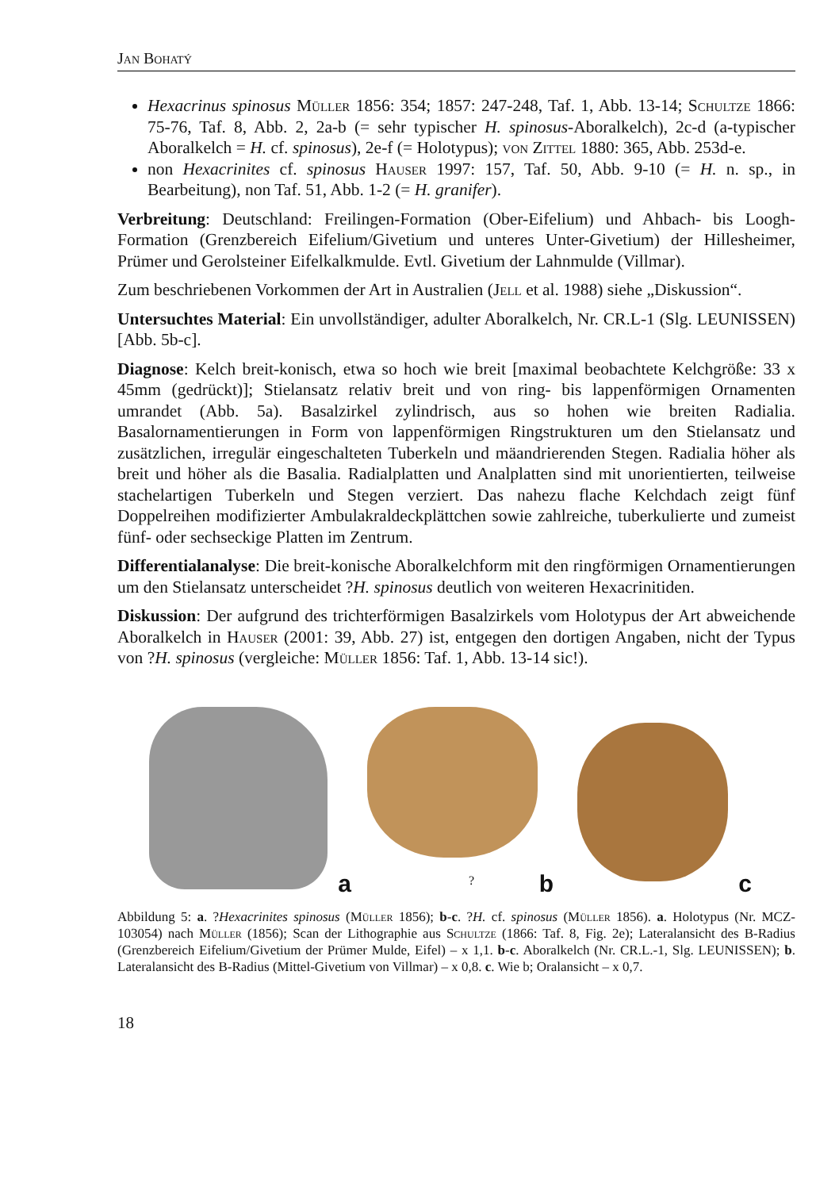Jan Bohatý
Hexacrinus spinosus Müller 1856: 354; 1857: 247-248, Taf. 1, Abb. 13-14; Schultze 1866: 75-76, Taf. 8, Abb. 2, 2a-b (= sehr typischer H. spinosus-Aboralkelch), 2c-d (a-typischer Aboralkelch = H. cf. spinosus), 2e-f (= Holotypus); von Zittel 1880: 365, Abb. 253d-e.
non Hexacrinites cf. spinosus Hauser 1997: 157, Taf. 50, Abb. 9-10 (= H. n. sp., in Bearbeitung), non Taf. 51, Abb. 1-2 (= H. granifer).
Verbreitung: Deutschland: Freilingen-Formation (Ober-Eifelium) und Ahbach- bis Loogh-Formation (Grenzbereich Eifelium/Givetium und unteres Unter-Givetium) der Hillesheimer, Prümer und Gerolsteiner Eifelkalkmulde. Evtl. Givetium der Lahnmulde (Villmar).
Zum beschriebenen Vorkommen der Art in Australien (Jell et al. 1988) siehe „Diskussion“.
Untersuchtes Material: Ein unvollständiger, adulter Aboralkelch, Nr. CR.L-1 (Slg. LEUNISSEN) [Abb. 5b-c].
Diagnose: Kelch breit-konisch, etwa so hoch wie breit [maximal beobachtete Kelchgröße: 33 x 45mm (gedrückt)]; Stielansatz relativ breit und von ring- bis lappenförmigen Ornamenten umrandet (Abb. 5a). Basalzirkel zylindrisch, aus so hohen wie breiten Radialia. Basalornamentierungen in Form von lappenförmigen Ringstrukturen um den Stielansatz und zusätzlichen, irregulär eingeschalteten Tuberkeln und mäandrierenden Stegen. Radialia höher als breit und höher als die Basalia. Radialplatten und Analplatten sind mit unorientierten, teilweise stachelartigen Tuberkeln und Stegen verziert. Das nahezu flache Kelchdach zeigt fünf Doppelreihen modifizierter Ambulakraldeckplättchen sowie zahlreiche, tuberkulierte und zumeist fünf- oder sechseckige Platten im Zentrum.
Differentialanalyse: Die breit-konische Aboralkelchform mit den ringförmigen Ornamentierungen um den Stielansatz unterscheidet ?H. spinosus deutlich von weiteren Hexacrinitiden.
Diskussion: Der aufgrund des trichterförmigen Basalzirkels vom Holotypus der Art abweichende Aboralkelch in Hauser (2001: 39, Abb. 27) ist, entgegen den dortigen Angaben, nicht der Typus von ?H. spinosus (vergleiche: Müller 1856: Taf. 1, Abb. 13-14 sic!).
a
? b
c
Abbildung 5: a. ?Hexacrinites spinosus (Müller 1856); b-c. ?H. cf. spinosus (Müller 1856). a. Holotypus (Nr. MCZ-103054) nach Müller (1856); Scan der Lithographie aus Schultze (1866: Taf. 8, Fig. 2e); Lateralansicht des B-Radius (Grenzbereich Eifelium/Givetium der Prümer Mulde, Eifel) – x 1,1. b-c. Aboralkelch (Nr. CR.L.-1, Slg. LEUNISSEN); b. Lateralansicht des B-Radius (Mittel-Givetium von Villmar) – x 0,8. c. Wie b; Oralansicht – x 0,7.
18